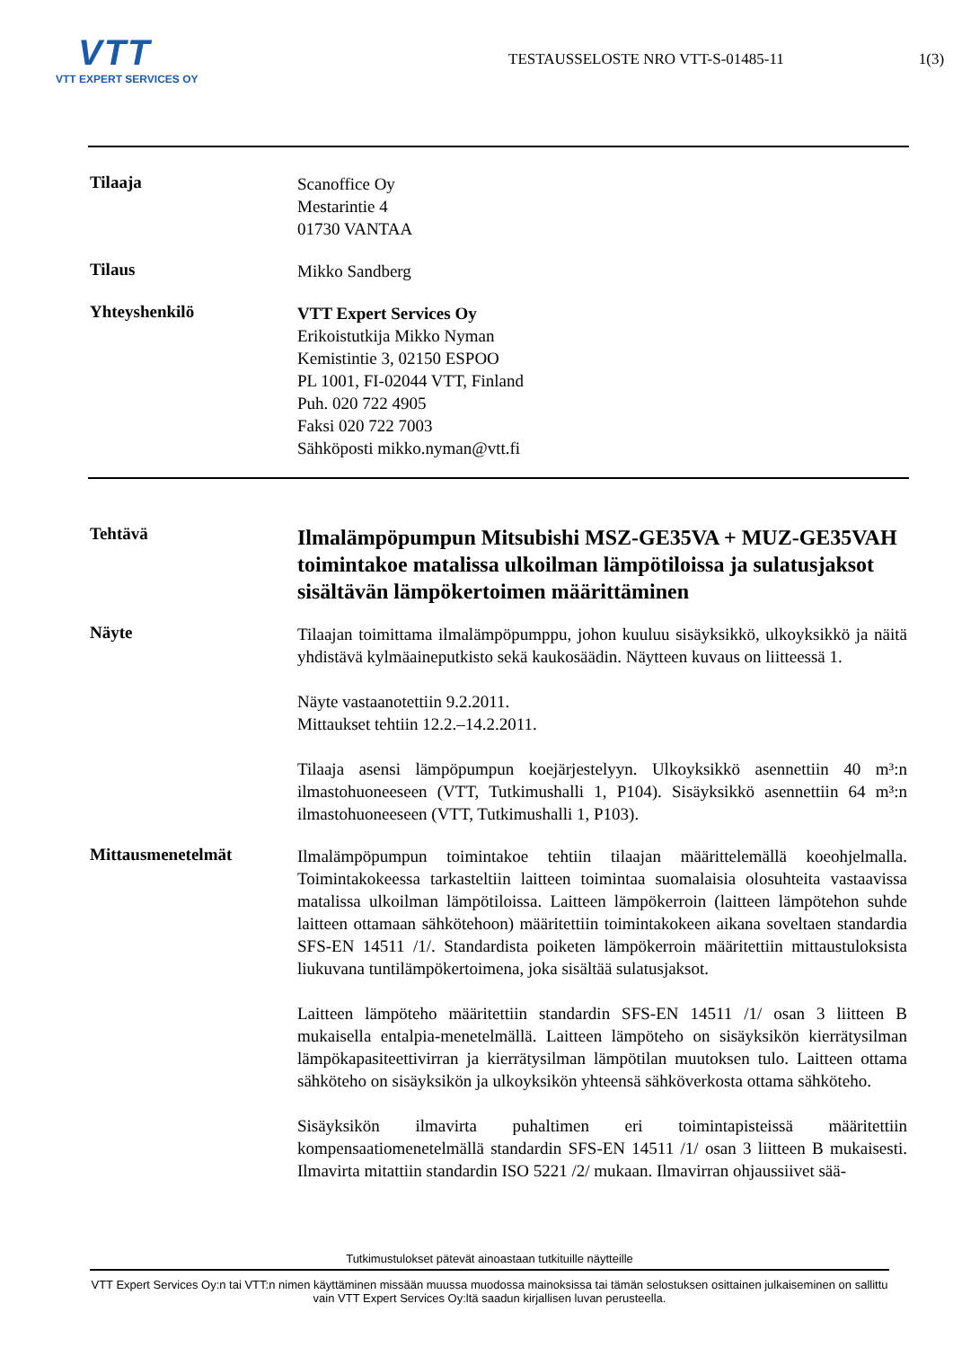VTT
VTT EXPERT SERVICES OY
TESTAUSSELOSTE NRO VTT-S-01485-11
1(3)
Tilaaja
Scanoffice Oy
Mestarintie 4
01730 VANTAA
Tilaus
Mikko Sandberg
Yhteyshenkilö
VTT Expert Services Oy
Erikoistutkija Mikko Nyman
Kemistintie 3, 02150 ESPOO
PL 1001, FI-02044 VTT, Finland
Puh. 020 722 4905
Faksi 020 722 7003
Sähköposti mikko.nyman@vtt.fi
Tehtävä
Ilmalämpöpumpun Mitsubishi MSZ-GE35VA + MUZ-GE35VAH toimintakoe matalissa ulkoilman lämpötiloissa ja sulatusjaksot sisältävän lämpökertoimen määrittäminen
Näyte
Tilaajan toimittama ilmalämpöpumppu, johon kuuluu sisäyksikkö, ulkoyksikkö ja näitä yhdistävä kylmäaineputkisto sekä kaukosäädin. Näytteen kuvaus on liitteessä 1.
Näyte vastaanotettiin 9.2.2011.
Mittaukset tehtiin 12.2.–14.2.2011.
Tilaaja asensi lämpöpumpun koejärjestelyyn. Ulkoyksikkö asennettiin 40 m³:n ilmastohuoneeseen (VTT, Tutkimushalli 1, P104). Sisäyksikkö asennettiin 64 m³:n ilmastohuoneeseen (VTT, Tutkimushalli 1, P103).
Mittausmenetelmät
Ilmalämpöpumpun toimintakoe tehtiin tilaajan määrittelemällä koeohjelmalla. Toimintakokeessa tarkasteltiin laitteen toimintaa suomalaisia olosuhteita vastaavissa matalissa ulkoilman lämpötiloissa. Laitteen lämpökerroin (laitteen lämpötehon suhde laitteen ottamaan sähkötehoon) määritettiin toimintakokeen aikana soveltaen standardia SFS-EN 14511 /1/. Standardista poiketen lämpökerroin määritettiin mittaustuloksista liukuvana tuntilämpökertoimena, joka sisältää sulatusjaksot.
Laitteen lämpöteho määritettiin standardin SFS-EN 14511 /1/ osan 3 liitteen B mukaisella entalpia-menetelmällä. Laitteen lämpöteho on sisäyksikön kierrätysilman lämpökapasiteettivirran ja kierrätysilman lämpötilan muutoksen tulo. Laitteen ottama sähköteho on sisäyksikön ja ulkoyksikön yhteensä sähköverkosta ottama sähköteho.
Sisäyksikön ilmavirta puhaltimen eri toimintapisteissä määritettiin kompensaatiomenetelmällä standardin SFS-EN 14511 /1/ osan 3 liitteen B mukaisesti. Ilmavirta mitattiin standardin ISO 5221 /2/ mukaan. Ilmavirran ohjaussiivet sää-
Tutkimustulokset pätevät ainoastaan tutkituille näytteille
VTT Expert Services Oy:n tai VTT:n nimen käyttäminen missään muussa muodossa mainoksissa tai tämän selostuksen osittainen julkaiseminen on sallittu vain VTT Expert Services Oy:ltä saadun kirjallisen luvan perusteella.